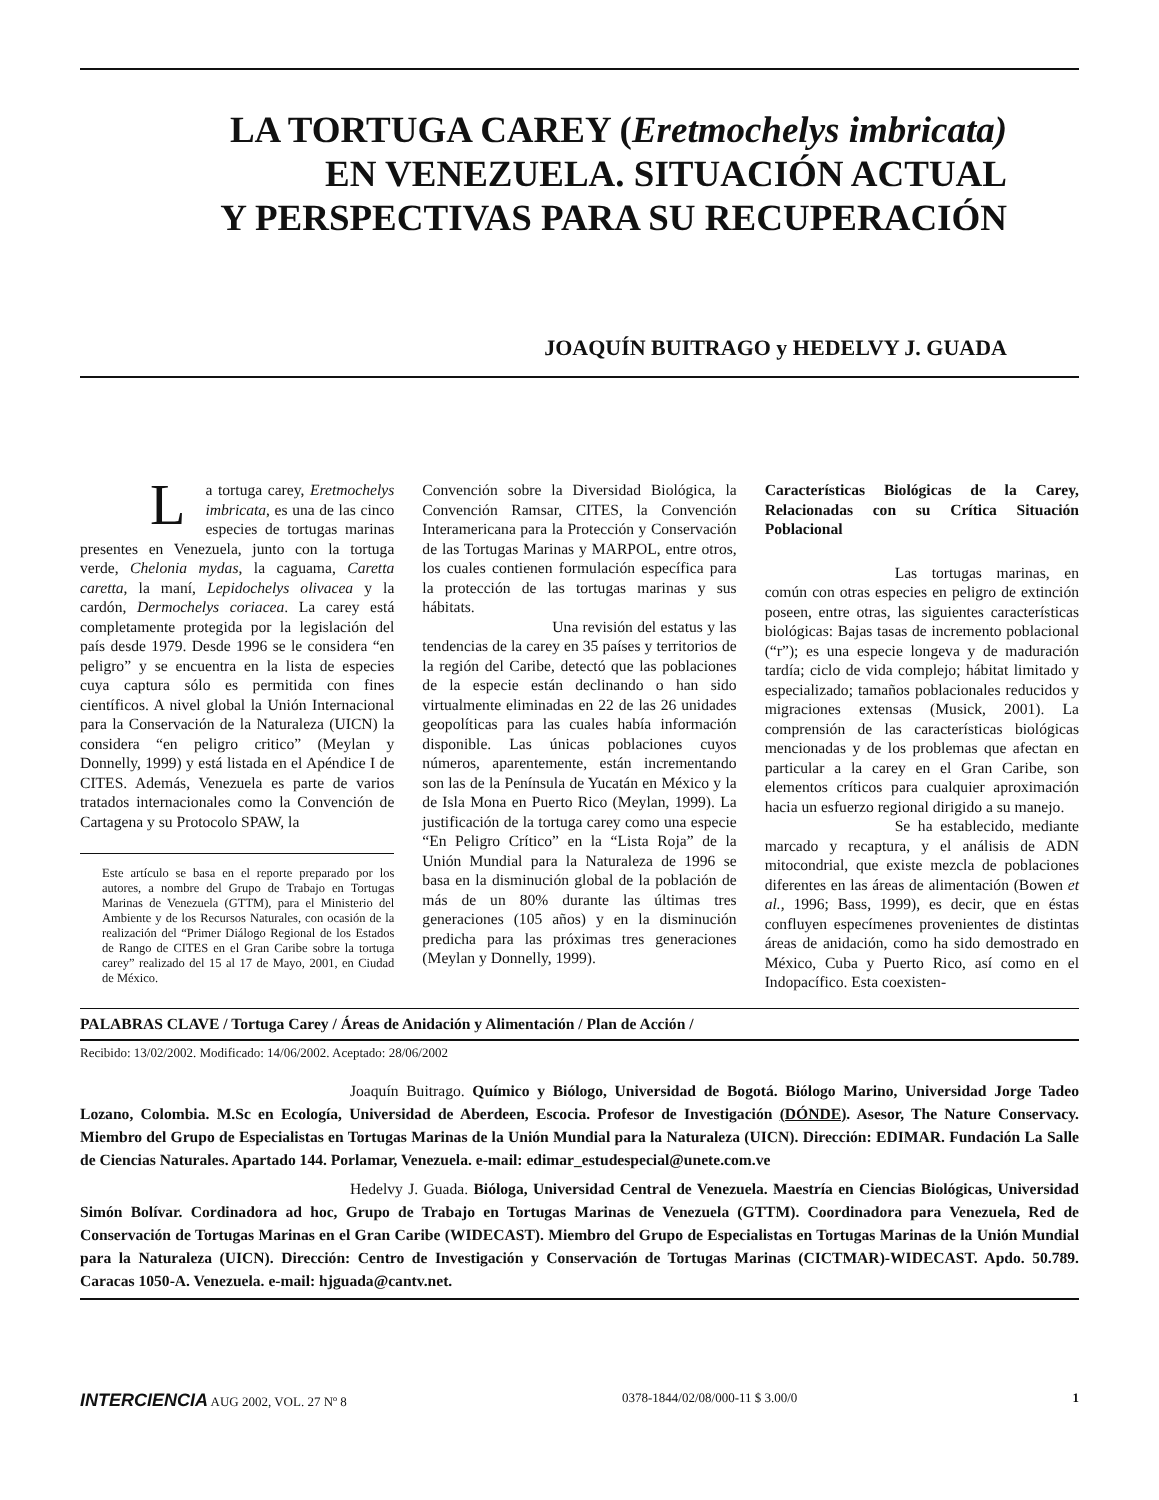LA TORTUGA CAREY (Eretmochelys imbricata)
EN VENEZUELA. SITUACIÓN ACTUAL
Y PERSPECTIVAS PARA SU RECUPERACIÓN
JOAQUÍN BUITRAGO y HEDELVY J. GUADA
La tortuga carey, Eretmochelys imbricata, es una de las cinco especies de tortugas marinas presentes en Venezuela, junto con la tortuga verde, Chelonia mydas, la caguama, Caretta caretta, la maní, Lepidochelys olivacea y la cardón, Dermochelys coriacea. La carey está completamente protegida por la legislación del país desde 1979. Desde 1996 se le considera “en peligro” y se encuentra en la lista de especies cuya captura sólo es permitida con fines científicos. A nivel global la Unión Internacional para la Conservación de la Naturaleza (UICN) la considera “en peligro critico” (Meylan y Donnelly, 1999) y está listada en el Apéndice I de CITES. Además, Venezuela es parte de varios tratados internacionales como la Convención de Cartagena y su Protocolo SPAW, la
Este artículo se basa en el reporte preparado por los autores, a nombre del Grupo de Trabajo en Tortugas Marinas de Venezuela (GTTM), para el Ministerio del Ambiente y de los Recursos Naturales, con ocasión de la realización del “Primer Diálogo Regional de los Estados de Rango de CITES en el Gran Caribe sobre la tortuga carey” realizado del 15 al 17 de Mayo, 2001, en Ciudad de México.
Convención sobre la Diversidad Biológica, la Convención Ramsar, CITES, la Convención Interamericana para la Protección y Conservación de las Tortugas Marinas y MARPOL, entre otros, los cuales contienen formulación específica para la protección de las tortugas marinas y sus hábitats.
Una revisión del estatus y las tendencias de la carey en 35 países y territorios de la región del Caribe, detectó que las poblaciones de la especie están declinando o han sido virtualmente eliminadas en 22 de las 26 unidades geopolíticas para las cuales había información disponible. Las únicas poblaciones cuyos números, aparentemente, están incrementando son las de la Península de Yucatán en México y la de Isla Mona en Puerto Rico (Meylan, 1999). La justificación de la tortuga carey como una especie “En Peligro Crítico” en la “Lista Roja” de la Unión Mundial para la Naturaleza de 1996 se basa en la disminución global de la población de más de un 80% durante las últimas tres generaciones (105 años) y en la disminución predicha para las próximas tres generaciones (Meylan y Donnelly, 1999).
Características Biológicas de la Carey, Relacionadas con su Crítica Situación Poblacional
Las tortugas marinas, en común con otras especies en peligro de extinción poseen, entre otras, las siguientes características biológicas: Bajas tasas de incremento poblacional (“r”); es una especie longeva y de maduración tardía; ciclo de vida complejo; hábitat limitado y especializado; tamaños poblacionales reducidos y migraciones extensas (Musick, 2001). La comprensión de las características biológicas mencionadas y de los problemas que afectan en particular a la carey en el Gran Caribe, son elementos críticos para cualquier aproximación hacia un esfuerzo regional dirigido a su manejo.
Se ha establecido, mediante marcado y recaptura, y el análisis de ADN mitocondrial, que existe mezcla de poblaciones diferentes en las áreas de alimentación (Bowen et al., 1996; Bass, 1999), es decir, que en éstas confluyen especímenes provenientes de distintas áreas de anidación, como ha sido demostrado en México, Cuba y Puerto Rico, así como en el Indopacífico. Esta coexisten-
PALABRAS CLAVE / Tortuga Carey / Áreas de Anidación y Alimentación / Plan de Acción /
Recibido: 13/02/2002. Modificado: 14/06/2002. Aceptado: 28/06/2002
Joaquín Buitrago. Químico y Biólogo, Universidad de Bogotá. Biólogo Marino, Universidad Jorge Tadeo Lozano, Colombia. M.Sc en Ecología, Universidad de Aberdeen, Escocia. Profesor de Investigación (DÓNDE). Asesor, The Nature Conservacy. Miembro del Grupo de Especialistas en Tortugas Marinas de la Unión Mundial para la Naturaleza (UICN). Dirección: EDIMAR. Fundación La Salle de Ciencias Naturales. Apartado 144. Porlamar, Venezuela. e-mail: edimar_estudespecial@unete.com.ve
Hedelvy J. Guada. Bióloga, Universidad Central de Venezuela. Maestría en Ciencias Biológicas, Universidad Simón Bolívar. Cordinadora ad hoc, Grupo de Trabajo en Tortugas Marinas de Venezuela (GTTM). Coordinadora para Venezuela, Red de Conservación de Tortugas Marinas en el Gran Caribe (WIDECAST). Miembro del Grupo de Especialistas en Tortugas Marinas de la Unión Mundial para la Naturaleza (UICN). Dirección: Centro de Investigación y Conservación de Tortugas Marinas (CICTMAR)-WIDECAST. Apdo. 50.789. Caracas 1050-A. Venezuela. e-mail: hjguada@cantv.net.
INTERCIENCIA AUG 2002, VOL. 27 Nº 8 0378-1844/02/08/000-11 $ 3.00/0 1